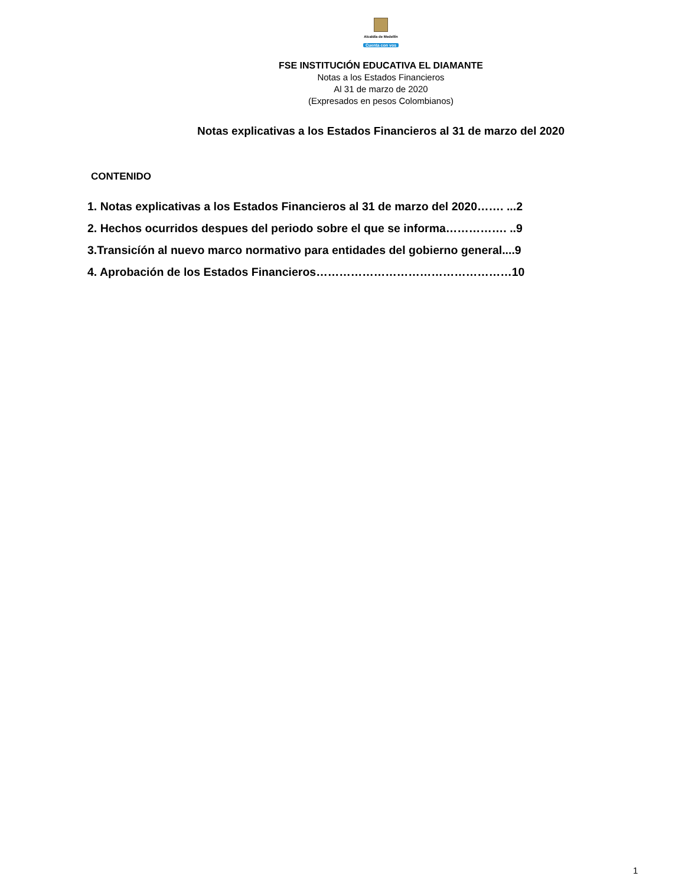Alcaldía de Medellín
Cuenta con vos
FSE INSTITUCIÓN EDUCATIVA EL DIAMANTE
Notas a los Estados Financieros
Al 31 de marzo de 2020
(Expresados en pesos Colombianos)
Notas explicativas a los Estados Financieros al 31 de marzo del 2020
CONTENIDO
1. Notas explicativas a los Estados Financieros al 31 de marzo del 2020……. ...2
2. Hechos ocurridos despues del periodo sobre el que se informa……………. ..9
3.Transicíón al nuevo marco normativo para entidades del gobierno general....9
4. Aprobación de los Estados Financieros……………………………………………10
1